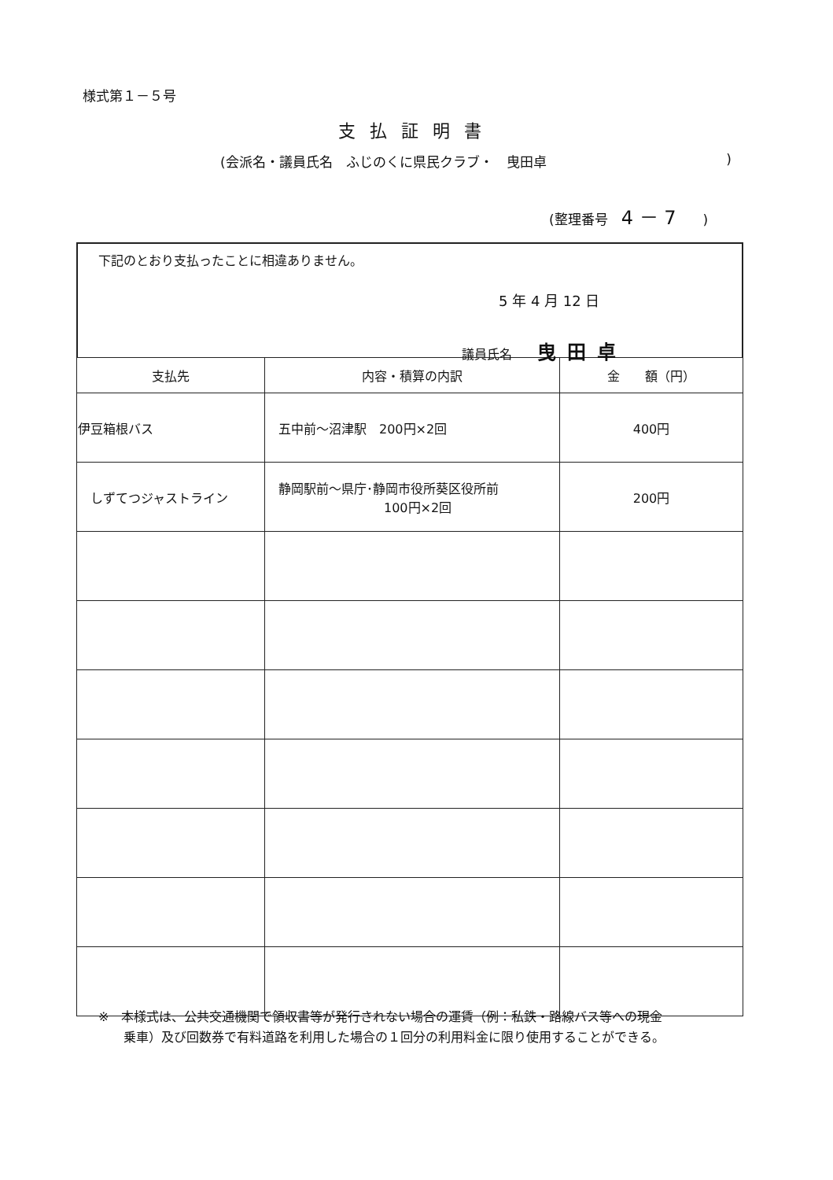様式第１－５号
支払証明書
(会派名・議員氏名　ふじのくに県民クラブ・　曳田卓)
(整理番号　4 － 7　　)
下記のとおり支払ったことに相違ありません。
5 年 4 月 12 日
議員氏名　　曳田卓
| 支払先 | 内容・積算の内訳 | 金 額（円） |
| --- | --- | --- |
| 伊豆箱根バス | 五中前～沼津駅 200円×2回 | 400円 |
| しずてつジャストライン | 静岡駅前～県庁･静岡市役所葵区役所前 100円×2回 | 200円 |
※　本様式は、公共交通機関で領収書等が発行されない場合の運賃（例：私鉄・路線バス等への現金
　　乗車）及び回数券で有料道路を利用した場合の１回分の利用料金に限り使用することができる。